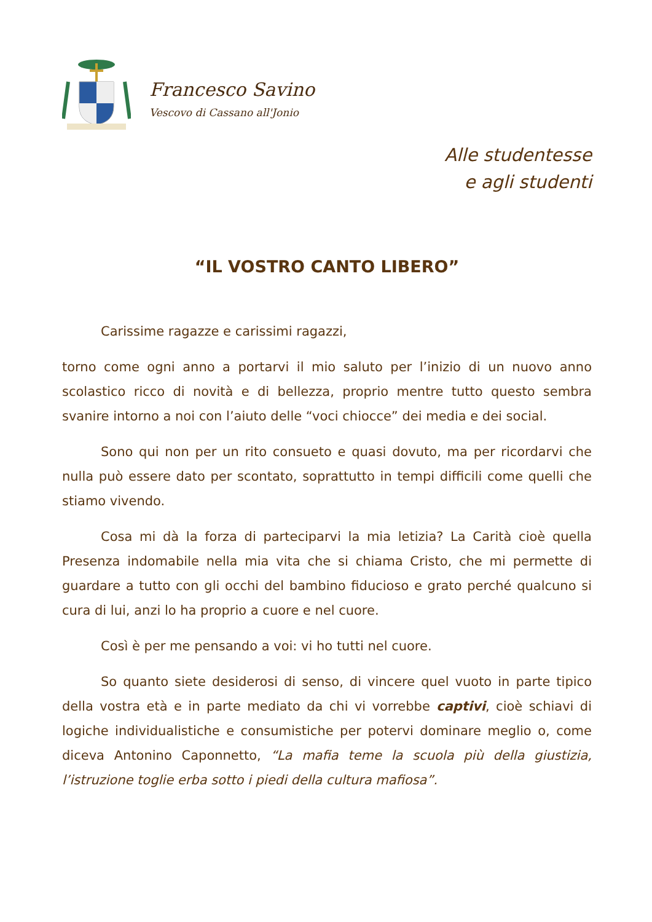Francesco Savino
Vescovo di Cassano all'Jonio
Alle studentesse
e agli studenti
“IL VOSTRO CANTO LIBERO”
Carissime ragazze e carissimi ragazzi,
torno come ogni anno a portarvi il mio saluto per l’inizio di un nuovo anno scolastico ricco di novità e di bellezza, proprio mentre tutto questo sembra svanire intorno a noi con l’aiuto delle “voci chiocce” dei media e dei social.
Sono qui non per un rito consueto e quasi dovuto, ma per ricordarvi che nulla può essere dato per scontato, soprattutto in tempi difficili come quelli che stiamo vivendo.
Cosa mi dà la forza di parteciparvi la mia letizia? La Carità cioè quella Presenza indomabile nella mia vita che si chiama Cristo, che mi permette di guardare a tutto con gli occhi del bambino fiducioso e grato perché qualcuno si cura di lui, anzi lo ha proprio a cuore e nel cuore.
Così è per me pensando a voi: vi ho tutti nel cuore.
So quanto siete desiderosi di senso, di vincere quel vuoto in parte tipico della vostra età e in parte mediato da chi vi vorrebbe captivi, cioè schiavi di logiche individualistiche e consumistiche per potervi dominare meglio o, come diceva Antonino Caponnetto, “La mafia teme la scuola più della giustizia, l’istruzione toglie erba sotto i piedi della cultura mafiosa”.